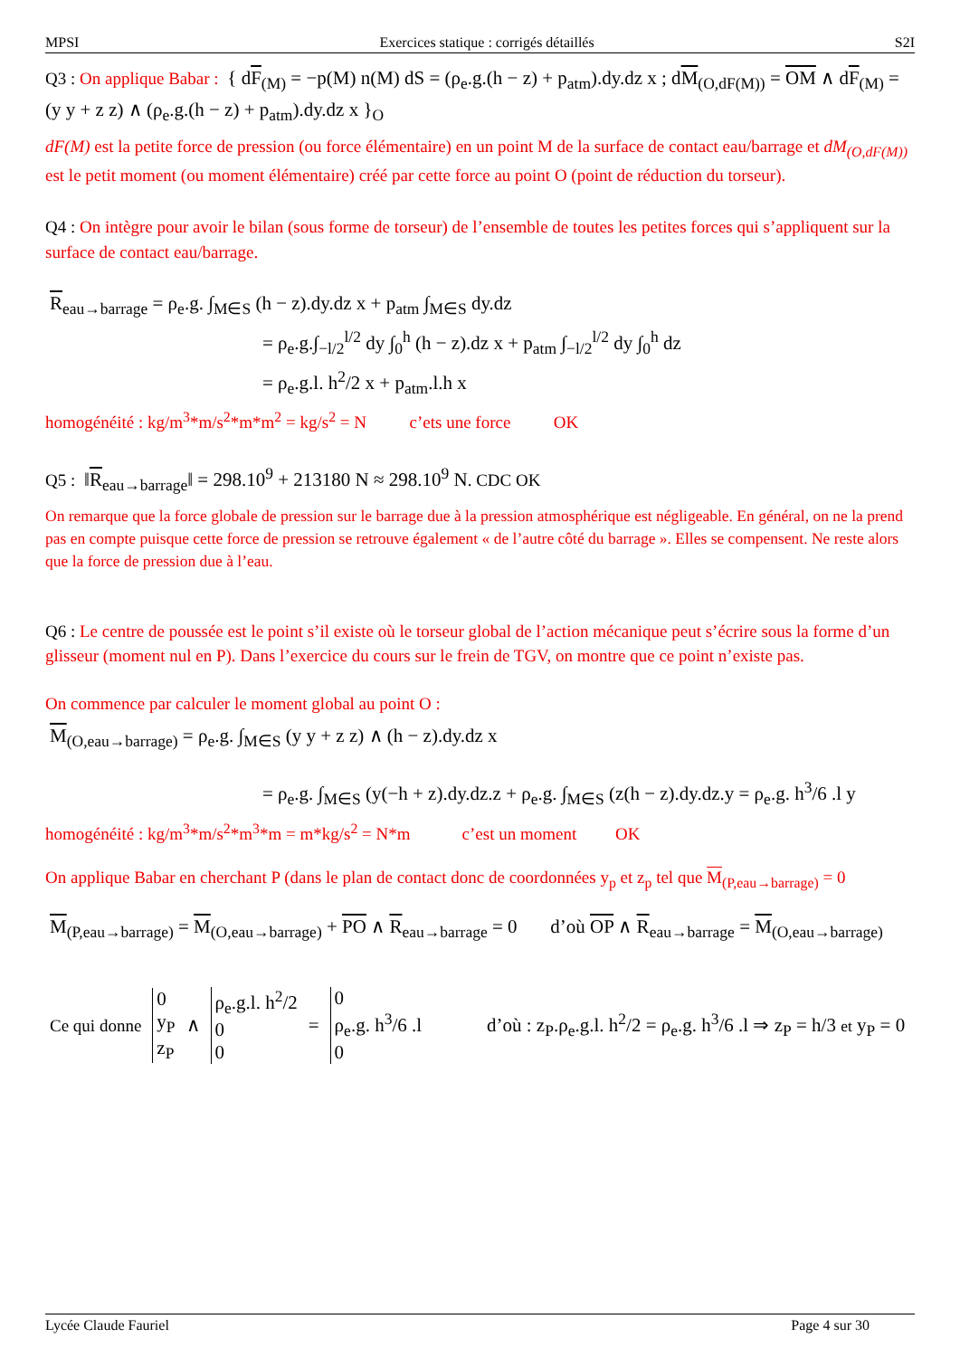MPSI Exercices statique : corrigés détaillés S2I
Q3 : On applique Babar : { dF<sub>(M)</sub> = −p(M) n(M) dS = (ρ<sub>e</sub>.g.(h − z) + p<sub>atm</sub>).dy.dz x ; dM<sub>(O,dF(M))</sub> = OM ∧ dF<sub>(M)</sub> = (y y + z z) ∧ (ρ<sub>e</sub>.g.(h − z) + p<sub>atm</sub>).dy.dz x }<sub>O</sub>
dF(M) est la petite force de pression (ou force élémentaire) en un point M de la surface de contact eau/barrage et dM<sub>(O,dF(M))</sub> est le petit moment (ou moment élémentaire) créé par cette force au point O (point de réduction du torseur).
Q4 : On intègre pour avoir le bilan (sous forme de torseur) de l’ensemble de toutes les petites forces qui s’appliquent sur la surface de contact eau/barrage.
R<sub>eau→barrage</sub> = ρ<sub>e</sub>.g. ∫<sub>M∈S</sub> (h − z).dy.dz x + p<sub>atm</sub> ∫<sub>M∈S</sub> dy.dz
= ρ<sub>e</sub>.g.∫<sub>−l/2</sub><sup>l/2</sup> dy ∫<sub>0</sub><sup>h</sup> (h − z).dz x + p<sub>atm</sub> ∫<sub>−l/2</sub><sup>l/2</sup> dy ∫<sub>0</sub><sup>h</sup> dz
= ρ<sub>e</sub>.g.l. h<sup>2</sup>/2 x + p<sub>atm</sub>.l.h x
homogénéité : kg/m<sup>3</sup>*m/s<sup>2</sup>*m*m<sup>2</sup> = kg/s<sup>2</sup> = N c’ets une force OK
Q5 : ‖R<sub>eau→barrage</sub>‖ = 298.10<sup>9</sup> + 213180 N ≈ 298.10<sup>9</sup> N. CDC OK
On remarque que la force globale de pression sur le barrage due à la pression atmosphérique est négligeable. En général, on ne la prend pas en compte puisque cette force de pression se retrouve également « de l’autre côté du barrage ». Elles se compensent. Ne reste alors que la force de pression due à l’eau.
Q6 : Le centre de poussée est le point s’il existe où le torseur global de l’action mécanique peut s’écrire sous la forme d’un glisseur (moment nul en P). Dans l’exercice du cours sur le frein de TGV, on montre que ce point n’existe pas.
On commence par calculer le moment global au point O :
M<sub>(O,eau→barrage)</sub> = ρ<sub>e</sub>.g. ∫<sub>M∈S</sub> (y y + z z) ∧ (h − z).dy.dz x
= ρ<sub>e</sub>.g. ∫<sub>M∈S</sub> (y(−h + z).dy.dz.z + ρ<sub>e</sub>.g. ∫<sub>M∈S</sub> (z(h − z).dy.dz.y = ρ<sub>e</sub>.g. h<sup>3</sup>/6 .l y
homogénéité : kg/m<sup>3</sup>*m/s<sup>2</sup>*m<sup>3</sup>*m = m*kg/s<sup>2</sup> = N*m c’est un moment OK
On applique Babar en cherchant P (dans le plan de contact donc de coordonnées y<sub>p</sub> et z<sub>p</sub> tel que M<sub>(P,eau→barrage)</sub> = 0
M<sub>(P,eau→barrage)</sub> = M<sub>(O,eau→barrage)</sub> + PO ∧ R<sub>eau→barrage</sub> = 0 d’où OP ∧ R<sub>eau→barrage</sub> = M<sub>(O,eau→barrage)</sub>
Ce qui donne 0
y<sub>P</sub>
z<sub>P</sub> ∧ ρ<sub>e</sub>.g.l. h<sup>2</sup>/2
0
0 = 0
ρ<sub>e</sub>.g. h<sup>3</sup>/6 .l
0 d’où : z<sub>P</sub>.ρ<sub>e</sub>.g.l. h<sup>2</sup>/2 = ρ<sub>e</sub>.g. h<sup>3</sup>/6 .l ⇒ z<sub>P</sub> = h/3 et y<sub>P</sub> = 0
Lycée Claude Fauriel Page 4 sur 30